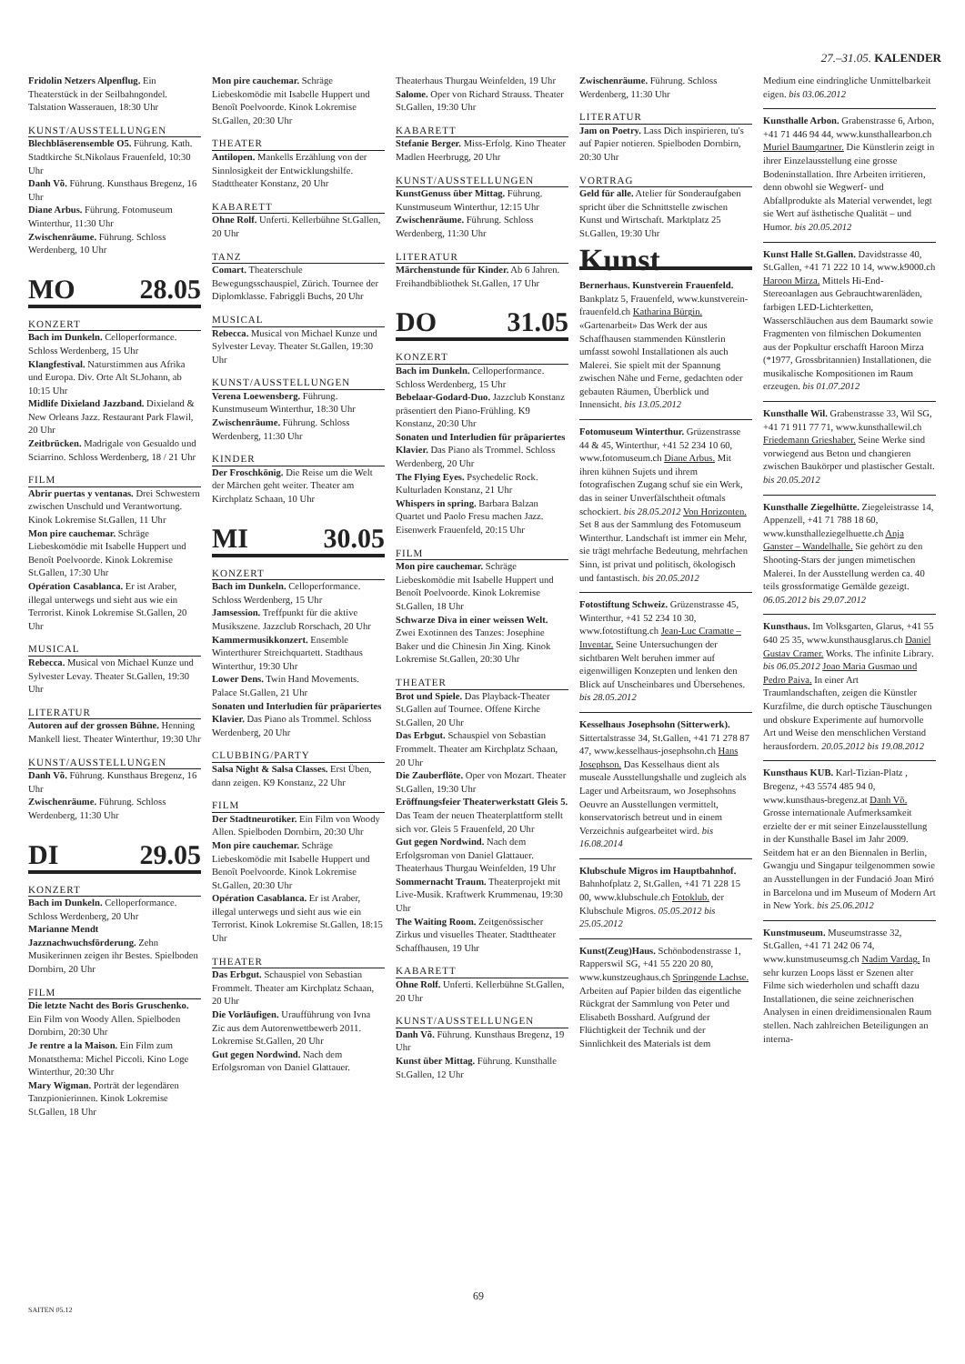27.–31.05. KALENDER
Fridolin Netzers Alpenflug. Ein Theaterstück in der Seilbahngondel. Talstation Wasserauen, 18:30 Uhr
KUNST/AUSSTELLUNGEN
Blechbläserensemble O5. Führung. Kath. Stadtkirche St.Nikolaus Frauenfeld, 10:30 Uhr
Danh Võ. Führung. Kunsthaus Bregenz, 16 Uhr
Diane Arbus. Führung. Fotomuseum Winterthur, 11:30 Uhr
Zwischenräume. Führung. Schloss Werdenberg, 10 Uhr
MO 28.05
KONZERT
Bach im Dunkeln. Celloperformance. Schloss Werdenberg, 15 Uhr
Klangfestival. Naturstimmen aus Afrika und Europa. Div. Orte Alt St.Johann, ab 10:15 Uhr
Midlife Dixieland Jazzband. Dixieland & New Orleans Jazz. Restaurant Park Flawil, 20 Uhr
Zeitbrücken. Madrigale von Gesualdo und Sciarrino. Schloss Werdenberg, 18 / 21 Uhr
FILM
Abrir puertas y ventanas. Drei Schwestern zwischen Unschuld und Verantwortung. Kinok Lokremise St.Gallen, 11 Uhr
Mon pire cauchemar. Schräge Liebeskomödie mit Isabelle Huppert und Benoît Poelvoorde. Kinok Lokremise St.Gallen, 17:30 Uhr
Opération Casablanca. Er ist Araber, illegal unterwegs und sieht aus wie ein Terrorist. Kinok Lokremise St.Gallen, 20 Uhr
MUSICAL
Rebecca. Musical von Michael Kunze und Sylvester Levay. Theater St.Gallen, 19:30 Uhr
LITERATUR
Autoren auf der grossen Bühne. Henning Mankell liest. Theater Winterthur, 19:30 Uhr
KUNST/AUSSTELLUNGEN
Danh Võ. Führung. Kunsthaus Bregenz, 16 Uhr
Zwischenräume. Führung. Schloss Werdenberg, 11:30 Uhr
DI 29.05
KONZERT
Bach im Dunkeln. Celloperformance. Schloss Werdenberg, 20 Uhr
Marianne Mendt Jazznachwuchsförderung. Zehn Musikerinnen zeigen ihr Bestes. Spielboden Dornbirn, 20 Uhr
FILM
Die letzte Nacht des Boris Gruschenko. Ein Film von Woody Allen. Spielboden Dornbirn, 20:30 Uhr
Je rentre a la Maison. Ein Film zum Monatsthema: Michel Piccoli. Kino Loge Winterthur, 20:30 Uhr
Mary Wigman. Porträt der legendären Tanzpionierinnen. Kinok Lokremise St.Gallen, 18 Uhr
Mon pire cauchemar. Schräge Liebeskomödie mit Isabelle Huppert und Benoît Poelvoorde. Kinok Lokremise St.Gallen, 20:30 Uhr
THEATER
Antilopen. Mankells Erzählung von der Sinnlosigkeit der Entwicklungshilfe. Stadttheater Konstanz, 20 Uhr
KABARETT
Ohne Rolf. Unferti. Kellerbühne St.Gallen, 20 Uhr
TANZ
Comart. Theaterschule Bewegungsschauspiel, Zürich. Tournee der Diplomklasse. Fabriggli Buchs, 20 Uhr
MUSICAL
Rebecca. Musical von Michael Kunze und Sylvester Levay. Theater St.Gallen, 19:30 Uhr
KUNST/AUSSTELLUNGEN
Verena Loewensberg. Führung. Kunstmuseum Winterthur, 18:30 Uhr
Zwischenräume. Führung. Schloss Werdenberg, 11:30 Uhr
KINDER
Der Froschkönig. Die Reise um die Welt der Märchen geht weiter. Theater am Kirchplatz Schaan, 10 Uhr
MI 30.05
KONZERT
Bach im Dunkeln. Celloperformance. Schloss Werdenberg, 15 Uhr
Jamsession. Treffpunkt für die aktive Musikszene. Jazzclub Rorschach, 20 Uhr
Kammermusikkonzert. Ensemble Winterthurer Streichquartett. Stadthaus Winterthur, 19:30 Uhr
Lower Dens. Twin Hand Movements. Palace St.Gallen, 21 Uhr
Sonaten und Interludien für präpariertes Klavier. Das Piano als Trommel. Schloss Werdenberg, 20 Uhr
CLUBBING/PARTY
Salsa Night & Salsa Classes. Erst Üben, dann zeigen. K9 Konstanz, 22 Uhr
FILM
Der Stadtneurotiker. Ein Film von Woody Allen. Spielboden Dornbirn, 20:30 Uhr
Mon pire cauchemar. Schräge Liebeskomödie mit Isabelle Huppert und Benoît Poelvoorde. Kinok Lokremise St.Gallen, 20:30 Uhr
Opération Casablanca. Er ist Araber, illegal unterwegs und sieht aus wie ein Terrorist. Kinok Lokremise St.Gallen, 18:15 Uhr
THEATER
Das Erbgut. Schauspiel von Sebastian Frommelt. Theater am Kirchplatz Schaan, 20 Uhr
Die Vorläufigen. Uraufführung von Ivna Zic aus dem Autorenwettbewerb 2011. Lokremise St.Gallen, 20 Uhr
Gut gegen Nordwind. Nach dem Erfolgsroman von Daniel Glattauer.
Theaterhaus Thurgau Weinfelden, 19 Uhr
Salome. Oper von Richard Strauss. Theater St.Gallen, 19:30 Uhr
KABARETT
Stefanie Berger. Miss-Erfolg. Kino Theater Madlen Heerbrugg, 20 Uhr
KUNST/AUSSTELLUNGEN
KunstGenuss über Mittag. Führung. Kunstmuseum Winterthur, 12:15 Uhr
Zwischenräume. Führung. Schloss Werdenberg, 11:30 Uhr
LITERATUR
Märchenstunde für Kinder. Ab 6 Jahren. Freihandbibliothek St.Gallen, 17 Uhr
DO 31.05
KONZERT
Bach im Dunkeln. Celloperformance. Schloss Werdenberg, 15 Uhr
Bebelaar-Godard-Duo. Jazzclub Konstanz präsentiert den Piano-Frühling. K9 Konstanz, 20:30 Uhr
Sonaten und Interludien für präpariertes Klavier. Das Piano als Trommel. Schloss Werdenberg, 20 Uhr
The Flying Eyes. Psychedelic Rock. Kulturladen Konstanz, 21 Uhr
Whispers in spring. Barbara Balzan Quartet und Paolo Fresu machen Jazz. Eisenwerk Frauenfeld, 20:15 Uhr
FILM
Mon pire cauchemar. Schräge Liebeskomödie mit Isabelle Huppert und Benoît Poelvoorde. Kinok Lokremise St.Gallen, 18 Uhr
Schwarze Diva in einer weissen Welt. Zwei Exotinnen des Tanzes: Josephine Baker und die Chinesin Jin Xing. Kinok Lokremise St.Gallen, 20:30 Uhr
THEATER
Brot und Spiele. Das Playback-Theater St.Gallen auf Tournee. Offene Kirche St.Gallen, 20 Uhr
Das Erbgut. Schauspiel von Sebastian Frommelt. Theater am Kirchplatz Schaan, 20 Uhr
Die Zauberflöte. Oper von Mozart. Theater St.Gallen, 19:30 Uhr
Eröffnungsfeier Theaterwerkstatt Gleis 5. Das Team der neuen Theaterplattform stellt sich vor. Gleis 5 Frauenfeld, 20 Uhr
Gut gegen Nordwind. Nach dem Erfolgsroman von Daniel Glattauer. Theaterhaus Thurgau Weinfelden, 19 Uhr
Sommernacht Traum. Theaterprojekt mit Live-Musik. Kraftwerk Krummenau, 19:30 Uhr
The Waiting Room. Zeitgenössischer Zirkus und visuelles Theater. Stadttheater Schaffhausen, 19 Uhr
KABARETT
Ohne Rolf. Unferti. Kellerbühne St.Gallen, 20 Uhr
KUNST/AUSSTELLUNGEN
Danh Võ. Führung. Kunsthaus Bregenz, 19 Uhr
Kunst über Mittag. Führung. Kunsthalle St.Gallen, 12 Uhr
Zwischenräume. Führung. Schloss Werdenberg, 11:30 Uhr
LITERATUR
Jam on Poetry. Lass Dich inspirieren, tu's auf Papier notieren. Spielboden Dornbirn, 20:30 Uhr
VORTRAG
Geld für alle. Atelier für Sonderaufgaben spricht über die Schnittstelle zwischen Kunst und Wirtschaft. Marktplatz 25 St.Gallen, 19:30 Uhr
Kunst
Bernerhaus. Kunstverein Frauenfeld. Bankplatz 5, Frauenfeld, www.kunstverein-frauenfeld.ch Katharina Bürgin. «Gartenarbeit» Das Werk der aus Schaffhausen stammenden Künstlerin umfasst sowohl Installationen als auch Malerei. Sie spielt mit der Spannung zwischen Nähe und Ferne, gedachten oder gebauten Räumen, Überblick und Innensicht. bis 13.05.2012
Fotomuseum Winterthur. Grüzenstrasse 44 & 45, Winterthur, +41 52 234 10 60, www.fotomuseum.ch Diane Arbus. Mit ihren kühnen Sujets und ihrem fotografischen Zugang schuf sie ein Werk, das in seiner Unverfälschtheit oftmals schockiert. bis 28.05.2012 Von Horizonten. Set 8 aus der Sammlung des Fotomuseum Winterthur. Landschaft ist immer ein Mehr, sie trägt mehrfache Bedeutung, mehrfachen Sinn, ist privat und politisch, ökologisch und fantastisch. bis 20.05.2012
Fotostiftung Schweiz. Grüzenstrasse 45, Winterthur, +41 52 234 10 30, www.fotostiftung.ch Jean-Luc Cramatte – Inventar. Seine Untersuchungen der sichtbaren Welt beruhen immer auf eigenwilligen Konzepten und lenken den Blick auf Unscheinbares und Übersehenes. bis 28.05.2012
Kesselhaus Josephsohn (Sitterwerk). Sittertalstrasse 34, St.Gallen, +41 71 278 87 47, www.kesselhaus-josephsohn.ch Hans Josephson. Das Kesselhaus dient als museale Ausstellungshalle und zugleich als Lager und Arbeitsraum, wo Josephsohns Oeuvre an Ausstellungen vermittelt, konservatorisch betreut und in einem Verzeichnis aufgearbeitet wird. bis 16.08.2014
Klubschule Migros im Hauptbahnhof. Bahnhofplatz 2, St.Gallen, +41 71 228 15 00, www.klubschule.ch Fotoklub. der Klubschule Migros. 05.05.2012 bis 25.05.2012
Kunst(Zeug)Haus. Schönbodenstrasse 1, Rapperswil SG, +41 55 220 20 80, www.kunstzeughaus.ch Springende Lachse. Arbeiten auf Papier bilden das eigentliche Rückgrat der Sammlung von Peter und Elisabeth Bosshard. Aufgrund der Flüchtigkeit der Technik und der Sinnlichkeit des Materials ist dem
Medium eine eindringliche Unmittelbarkeit eigen. bis 03.06.2012
Kunsthalle Arbon. Grabenstrasse 6, Arbon, +41 71 446 94 44, www.kunsthallearbon.ch Muriel Baumgartner. Die Künstlerin zeigt in ihrer Einzelausstellung eine grosse Bodeninstallation. Ihre Arbeiten irritieren, denn obwohl sie Wegwerf- und Abfallprodukte als Material verwendet, legt sie Wert auf ästhetische Qualität – und Humor. bis 20.05.2012
Kunst Halle St.Gallen. Davidstrasse 40, St.Gallen, +41 71 222 10 14, www.k9000.ch Haroon Mirza. Mittels Hi-End-Stereoanlagen aus Gebrauchtwarenläden, farbigen LED-Lichterketten, Wasserschläuchen aus dem Baumarkt sowie Fragmenten von filmischen Dokumenten aus der Popkultur erschafft Haroon Mirza (*1977, Grossbritannien) Installationen, die musikalische Kompositionen im Raum erzeugen. bis 01.07.2012
Kunsthalle Wil. Grabenstrasse 33, Wil SG, +41 71 911 77 71, www.kunsthallewil.ch Friedemann Grieshaber. Seine Werke sind vorwiegend aus Beton und changieren zwischen Baukörper und plastischer Gestalt. bis 20.05.2012
Kunsthalle Ziegelhütte. Ziegeleistrasse 14, Appenzell, +41 71 788 18 60, www.kunsthalleziegelhuette.ch Anja Ganster – Wandelhalle. Sie gehört zu den Shooting-Stars der jungen mimetischen Malerei. In der Ausstellung werden ca. 40 teils grossformatige Gemälde gezeigt. 06.05.2012 bis 29.07.2012
Kunsthaus. Im Volksgarten, Glarus, +41 55 640 25 35, www.kunsthausglarus.ch Daniel Gustav Cramer. Works. The infinite Library. bis 06.05.2012 Joao Maria Gusmao und Pedro Paiva. In einer Art Traumlandschaften, zeigen die Künstler Kurzfilme, die durch optische Täuschungen und obskure Experimente auf humorvolle Art und Weise den menschlichen Verstand herausfordern. 20.05.2012 bis 19.08.2012
Kunsthaus KUB. Karl-Tizian-Platz , Bregenz, +43 5574 485 94 0, www.kunsthaus-bregenz.at Danh Võ. Grosse internationale Aufmerksamkeit erzielte der er mit seiner Einzelausstellung in der Kunsthalle Basel im Jahr 2009. Seitdem hat er an den Biennalen in Berlin, Gwangju und Singapur teilgenommen sowie an Ausstellungen in der Fundació Joan Miró in Barcelona und im Museum of Modern Art in New York. bis 25.06.2012
Kunstmuseum. Museumstrasse 32, St.Gallen, +41 71 242 06 74, www.kunstmuseumsg.ch Nadim Vardag. In sehr kurzen Loops lässt er Szenen alter Filme sich wiederholen und schafft dazu Installationen, die seine zeichnerischen Analysen in einen dreidimensionalen Raum stellen. Nach zahlreichen Beteiligungen an interna-
69
SAITEN 05.12